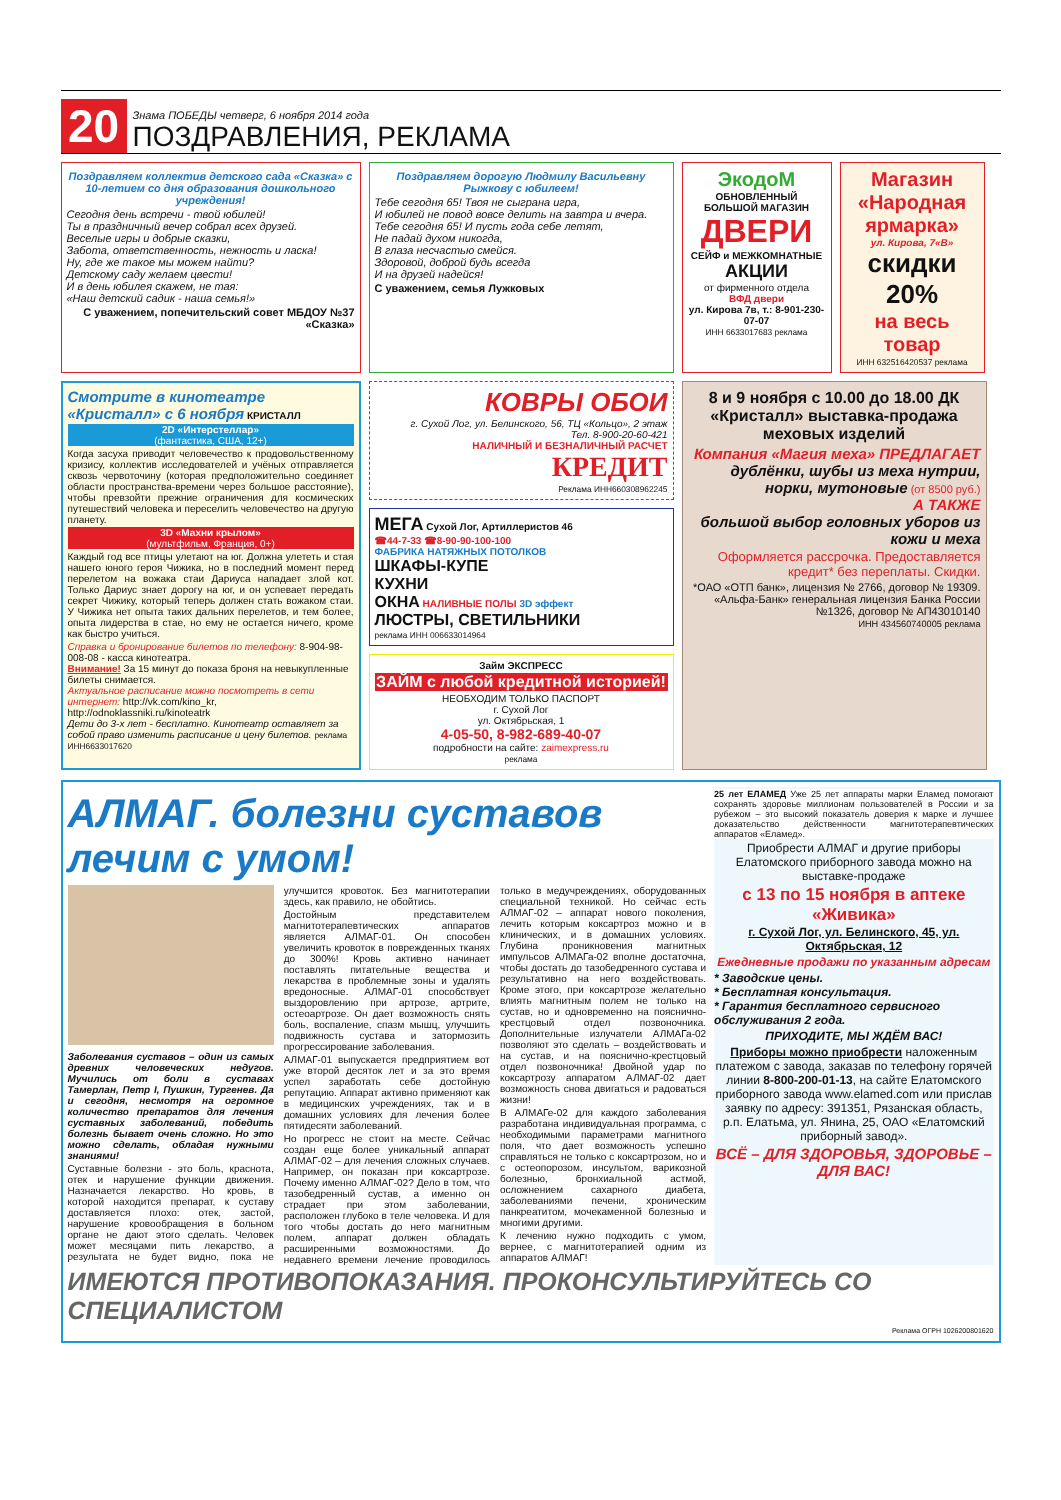20
Знама ПОБЕДЫ четверг, 6 ноября 2014 года
ПОЗДРАВЛЕНИЯ, РЕКЛАМА
Поздравляем коллектив детского сада «Сказка» с 10-летием со дня образования дошкольного учреждения!
Сегодня день встречи - твой юбилей!
Ты в праздничный вечер собрал всех друзей.
Веселые игры и добрые сказки,
Забота, ответственность, нежность и ласка!
Ну, где же такое мы можем найти?
Детскому саду желаем цвести!
И в день юбилея скажем, не тая:
«Наш детский садик - наша семья!»
С уважением, попечительский совет МБДОУ №37 «Сказка»
Поздравляем дорогую Людмилу Васильевну Рыжкову с юбилеем!
Тебе сегодня 65! Твоя не сыграна игра,
И юбилей не повод вовсе делить на завтра и вчера.
Тебе сегодня 65! И пусть года себе летят,
Не падай духом никогда,
В глаза несчастью смейся.
Здоровой, доброй будь всегда
И на друзей надейся!
С уважением, семья Лужковых
ЭкодоМ
ОБНОВЛЕННЫЙ БОЛЬШОЙ МАГАЗИН
ДВЕРИ
СЕЙФ и МЕЖКОМНАТНЫЕ
АКЦИИ
от фирменного отдела
ВФД двери
ул. Кирова 7в, т.: 8-901-230-07-07
ИНН 6633017683 реклама
Магазин «Народная ярмарка»
ул. Кирова, 7«В»
скидки 20%
на весь товар
ИНН 632516420537 реклама
Смотрите в кинотеатре «Кристалл» с 6 ноября КРИСТАЛЛ
2D «Интерстеллар»
(фантастика, США, 12+)
Когда засуха приводит человечество к продовольственному кризису, коллектив исследователей и учёных отправляется сквозь червоточину (которая предположительно соединяет области пространства-времени через большое расстояние), чтобы превзойти прежние ограничения для космических путешествий человека и переселить человечество на другую планету.
3D «Махни крылом»
(мультфильм, Франция, 0+)
Каждый год все птицы улетают на юг. Должна улететь и стая нашего юного героя Чижика, но в последний момент перед перелетом на вожака стаи Дариуса нападает злой кот. Только Дариус знает дорогу на юг, и он успевает передать секрет Чижику, который теперь должен стать вожаком стаи. У Чижика нет опыта таких дальних перелетов, и тем более, опыта лидерства в стае, но ему не остается ничего, кроме как быстро учиться.
Справка и бронирование билетов по телефону: 8-904-98-008-08 - касса кинотеатра.
Внимание! За 15 минут до показа броня на невыкупленные билеты снимается.
Актуальное расписание можно посмотреть в сети интернет: http://vk.com/kino_kr, http://odnoklassniki.ru/kinoteatrk
Дети до 3-х лет - бесплатно. Кинотеатр оставляет за собой право изменить расписание и цену билетов. реклама ИНН6633017620
КОВРЫ ОБОИ
г. Сухой Лог, ул. Белинского, 56, ТЦ «Кольцо», 2 этаж
Тел. 8-900-20-60-421
НАЛИЧНЫЙ И БЕЗНАЛИЧНЫЙ РАСЧЕТ
КРЕДИТ
Реклама ИНН660308962245
МЕГА Сухой Лог, Артиллеристов 46
☎44-7-33 ☎8-90-90-100-100
ФАБРИКА НАТЯЖНЫХ ПОТОЛКОВ
ШКАФЫ-КУПЕ
КУХНИ
ОКНА НАЛИВНЫЕ ПОЛЫ 3D эффект
ЛЮСТРЫ, СВЕТИЛЬНИКИ
реклама ИНН 006633014964
Займ ЭКСПРЕСС
ЗАЙМ с любой кредитной историей!
НЕОБХОДИМ ТОЛЬКО ПАСПОРТ
г. Сухой Лог
ул. Октябрьская, 1
4-05-50, 8-982-689-40-07
подробности на сайте: zaimexpress.ru
реклама
8 и 9 ноября с 10.00 до 18.00 ДК «Кристалл» выставка-продажа меховых изделий
Компания «Магия меха» ПРЕДЛАГАЕТ
дублёнки, шубы из меха нутрии, норки, мутоновые (от 8500 руб.)
А ТАКЖЕ
большой выбор головных уборов из кожи и меха
Оформляется рассрочка. Предоставляется кредит* без переплаты. Скидки.
*ОАО «ОТП банк», лицензия № 2766, договор № 19309. «Альфа-Банк» генеральная лицензия Банка России №1326, договор № АП43010140
ИНН 434560740005 реклама
АЛМАГ. болезни суставов лечим с умом!
Заболевания суставов – один из самых древних человеческих недугов. Мучились от боли в суставах Тамерлан, Петр I, Пушкин, Тургенев. Да и сегодня, несмотря на огромное количество препаратов для лечения суставных заболеваний, победить болезнь бывает очень сложно. Но это можно сделать, обладая нужными знаниями!
Суставные болезни - это боль, краснота, отек и нарушение функции движения. Назначается лекарство. Но кровь, в которой находится препарат, к суставу доставляется плохо: отек, застой, нарушение кровообращения в больном органе не дают этого сделать. Человек может месяцами пить лекарство, а результата не будет видно, пока не улучшится кровоток. Без магнитотерапии здесь, как правило, не обойтись.
Достойным представителем магнитотерапевтических аппаратов является АЛМАГ-01. Он способен увеличить кровоток в поврежденных тканях до 300%! Кровь активно начинает поставлять питательные вещества и лекарства в проблемные зоны и удалять вредоносные. АЛМАГ-01 способствует выздоровлению при артрозе, артрите, остеоартрозе. Он дает возможность снять боль, воспаление, спазм мышц, улучшить подвижность сустава и затормозить прогрессирование заболевания.
АЛМАГ-01 выпускается предприятием вот уже второй десяток лет и за это время успел заработать себе достойную репутацию. Аппарат активно применяют как в медицинских учреждениях, так и в домашних условиях для лечения более пятидесяти заболеваний.
Но прогресс не стоит на месте. Сейчас создан еще более уникальный аппарат АЛМАГ-02 – для лечения сложных случаев. Например, он показан при коксартрозе. Почему именно АЛМАГ-02? Дело в том, что тазобедренный сустав, а именно он страдает при этом заболевании, расположен глубоко в теле человека. И для того чтобы достать до него магнитным полем, аппарат должен обладать расширенными возможностями. До недавнего времени лечение проводилось только в медучреждениях, оборудованных специальной техникой. Но сейчас есть АЛМАГ-02 – аппарат нового поколения, лечить которым коксартроз можно и в клинических, и в домашних условиях. Глубина проникновения магнитных импульсов АЛМАГа-02 вполне достаточна, чтобы достать до тазобедренного сустава и результативно на него воздействовать. Кроме этого, при коксартрозе желательно влиять магнитным полем не только на сустав, но и одновременно на пояснично-крестцовый отдел позвоночника. Дополнительные излучатели АЛМАГа-02 позволяют это сделать – воздействовать и на сустав, и на пояснично-крестцовый отдел позвоночника! Двойной удар по коксартрозу аппаратом АЛМАГ-02 дает возможность снова двигаться и радоваться жизни!
В АЛМАГе-02 для каждого заболевания разработана индивидуальная программа, с необходимыми параметрами магнитного поля, что дает возможность успешно справляться не только с коксартрозом, но и с остеопорозом, инсультом, варикозной болезнью, бронхиальной астмой, осложнением сахарного диабета, заболеваниями печени, хроническим панкреатитом, мочекаменной болезнью и многими другими.
К лечению нужно подходить с умом, вернее, с магнитотерапией одним из аппаратов АЛМАГ!
25 лет ЕЛАМЕД Уже 25 лет аппараты марки Еламед помогают сохранять здоровье миллионам пользователей в России и за рубежом – это высокий показатель доверия к марке и лучшее доказательство действенности магнитотерапевтических аппаратов «Еламед».
Приобрести АЛМАГ и другие приборы Елатомского приборного завода можно на выставке-продаже
с 13 по 15 ноября в аптеке «Живика»
г. Сухой Лог, ул. Белинского, 45, ул. Октябрьская, 12
Ежедневные продажи по указанным адресам
* Заводские цены.
* Бесплатная консультация.
* Гарантия бесплатного сервисного обслуживания 2 года.
ПРИХОДИТЕ, МЫ ЖДЁМ ВАС!
Приборы можно приобрести наложенным платежом с завода, заказав по телефону горячей линии 8-800-200-01-13, на сайте Елатомского приборного завода www.elamed.com или прислав заявку по адресу: 391351, Рязанская область, р.п. Елатьма, ул. Янина, 25, ОАО «Елатомский приборный завод».
ВСЁ – ДЛЯ ЗДОРОВЬЯ, ЗДОРОВЬЕ – ДЛЯ ВАС!
ИМЕЮТСЯ ПРОТИВОПОКАЗАНИЯ. ПРОКОНСУЛЬТИРУЙТЕСЬ СО СПЕЦИАЛИСТОМ
Реклама ОГРН 1026200801620